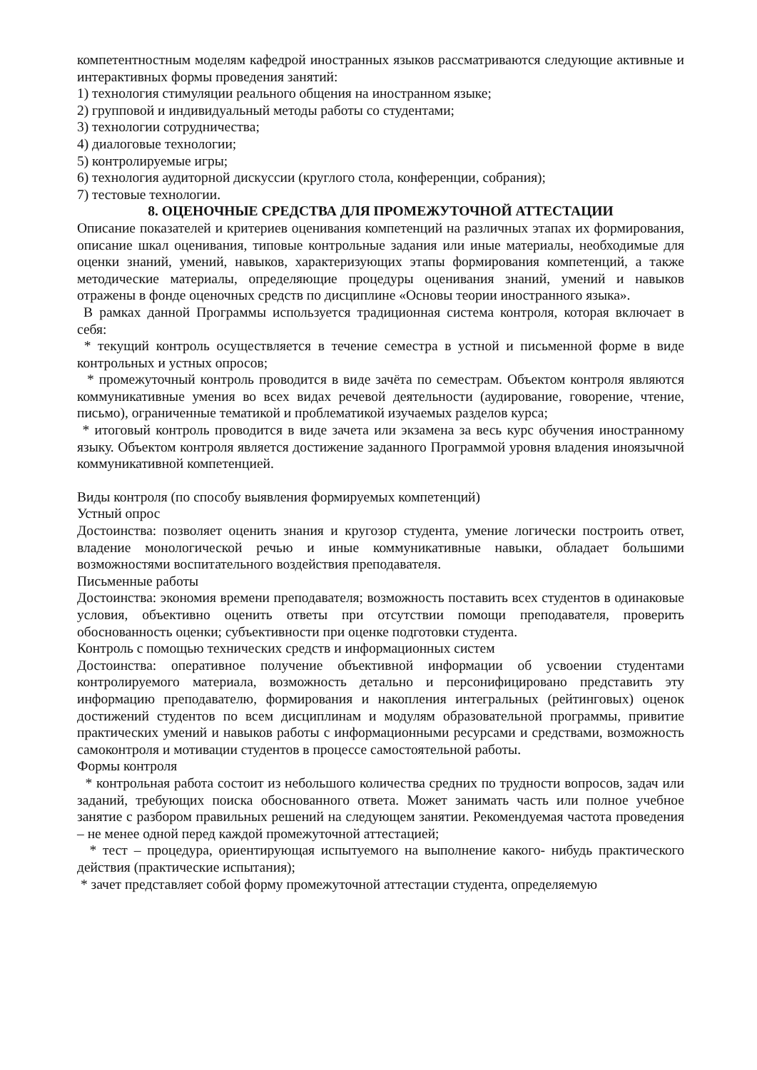компетентностным моделям кафедрой иностранных языков рассматриваются следующие активные и интерактивных формы проведения занятий:
1) технология стимуляции реального общения на иностранном языке;
2) групповой и индивидуальный методы работы со студентами;
3) технологии сотрудничества;
4) диалоговые технологии;
5) контролируемые игры;
6) технология аудиторной дискуссии (круглого стола, конференции, собрания);
7) тестовые технологии.
8. ОЦЕНОЧНЫЕ СРЕДСТВА ДЛЯ ПРОМЕЖУТОЧНОЙ АТТЕСТАЦИИ
Описание показателей и критериев оценивания компетенций на различных этапах их формирования, описание шкал оценивания, типовые контрольные задания или иные материалы, необходимые для оценки знаний, умений, навыков, характеризующих этапы формирования компетенций, а также методические материалы, определяющие процедуры оценивания знаний, умений и навыков отражены в фонде оценочных средств по дисциплине «Основы теории иностранного языка».
В рамках данной Программы используется традиционная система контроля, которая включает в себя:
* текущий контроль осуществляется в течение семестра в устной и письменной форме в виде контрольных и устных опросов;
* промежуточный контроль проводится в виде зачёта по семестрам. Объектом контроля являются коммуникативные умения во всех видах речевой деятельности (аудирование, говорение, чтение, письмо), ограниченные тематикой и проблематикой изучаемых разделов курса;
* итоговый контроль проводится в виде зачета или экзамена за весь курс обучения иностранному языку. Объектом контроля является достижение заданного Программой уровня владения иноязычной коммуникативной компетенцией.
Виды контроля (по способу выявления формируемых компетенций)
Устный опрос
Достоинства: позволяет оценить знания и кругозор студента, умение логически построить ответ, владение монологической речью и иные коммуникативные навыки, обладает большими возможностями воспитательного воздействия преподавателя.
Письменные работы
Достоинства: экономия времени преподавателя; возможность поставить всех студентов в одинаковые условия, объективно оценить ответы при отсутствии помощи преподавателя, проверить обоснованность оценки; субъективности при оценке подготовки студента.
Контроль с помощью технических средств и информационных систем
Достоинства: оперативное получение объективной информации об усвоении студентами контролируемого материала, возможность детально и персонифицировано представить эту информацию преподавателю, формирования и накопления интегральных (рейтинговых) оценок достижений студентов по всем дисциплинам и модулям образовательной программы, привитие практических умений и навыков работы с информационными ресурсами и средствами, возможность самоконтроля и мотивации студентов в процессе самостоятельной работы.
Формы контроля
* контрольная работа состоит из небольшого количества средних по трудности вопросов, задач или заданий, требующих поиска обоснованного ответа. Может занимать часть или полное учебное занятие с разбором правильных решений на следующем занятии. Рекомендуемая частота проведения – не менее одной перед каждой промежуточной аттестацией;
* тест – процедура, ориентирующая испытуемого на выполнение какого- нибудь практического действия (практические испытания);
* зачет представляет собой форму промежуточной аттестации студента, определяемую